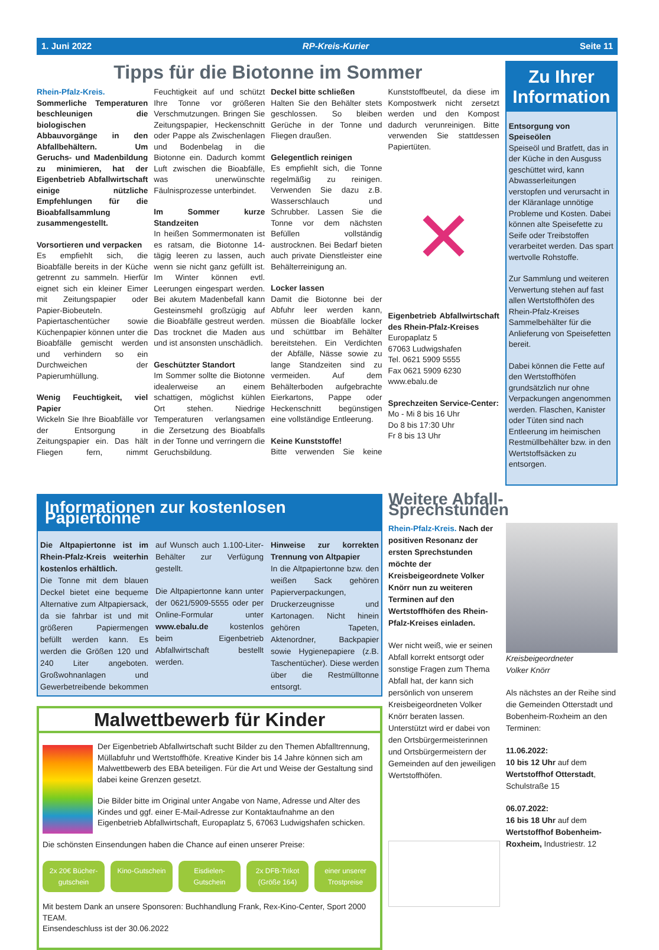1. Juni 2022 RP-Kreis-Kurier Seite 11
Tipps für die Biotonne im Sommer
Rhein-Pfalz-Kreis. Sommerliche Temperaturen beschleunigen die biologischen Abbauvorgänge in den Abfallbehältern. Um Geruchs- und Madenbildung zu minimieren, hat der Eigenbetrieb Abfallwirtschaft einige nützliche Empfehlungen für die Bioabfallsammlung zusammengestellt.
Vorsortieren und verpacken
Es empfiehlt sich, die Bioabfälle bereits in der Küche getrennt zu sammeln. Hierfür eignet sich ein kleiner Eimer mit Zeitungspapier oder Papier-Biobeuteln. Papiertaschentücher sowie Küchenpapier können unter die Bioabfälle gemischt werden und verhindern so ein Durchweichen der Papierumhüllung.
Wenig Feuchtigkeit, viel Papier
Wickeln Sie Ihre Bioabfälle vor der Entsorgung in Zeitungspapier ein. Das hält Fliegen fern, nimmt Feuchtigkeit auf und schützt Ihre Tonne vor größeren Verschmutzungen. Bringen Sie Zeitungspapier, Heckenschnitt oder Pappe als Zwischenlagen und Bodenbelag in die Biotonne ein. Dadurch kommt Luft zwischen die Bioabfälle, was unerwünschte Fäulnisprozesse unterbindet.
Im Sommer kurze Standzeiten
In heißen Sommermonaten ist es ratsam, die Biotonne 14-tägig leeren zu lassen, auch wenn sie nicht ganz gefüllt ist. Im Winter können evtl. Leerungen eingespart werden. Bei akutem Madenbefall kann Gesteinsmehl großzügig auf die Bioabfälle gestreut werden. Das trocknet die Maden aus und ist ansonsten unschädlich.
Geschützter Standort
Im Sommer sollte die Biotonne idealerweise an einem schattigen, möglichst kühlen Ort stehen. Niedrige Temperaturen verlangsamen die Zersetzung des Bioabfalls in der Tonne und verringern die Geruchsbildung.
Deckel bitte schließen
Halten Sie den Behälter stets geschlossen. So bleiben Gerüche in der Tonne und Fliegen draußen.
Gelegentlich reinigen
Es empfiehlt sich, die Tonne regelmäßig zu reinigen. Verwenden Sie dazu z.B. Wasserschlauch und Schrubber. Lassen Sie die Tonne vor dem nächsten Befüllen vollständig austrocknen. Bei Bedarf bieten auch private Dienstleister eine Behälterreinigung an.
Locker lassen
Damit die Biotonne bei der Abfuhr leer werden kann, müssen die Bioabfälle locker und schüttbar im Behälter bereitstehen. Ein Verdichten der Abfälle, Nässe sowie zu lange Standzeiten sind zu vermeiden. Auf dem Behälterboden aufgebrachte Eierkartons, Pappe oder Heckenschnitt begünstigen eine vollständige Entleerung.
Keine Kunststoffe!
Bitte verwenden Sie keine Kunststoffbeutel, da diese im Kompostwerk nicht zersetzt werden und den Kompost dadurch verunreinigen. Bitte verwenden Sie stattdessen Papiertüten.
✕
Eigenbetrieb Abfallwirtschaft des Rhein-Pfalz-Kreises
Europaplatz 5
67063 Ludwigshafen
Tel. 0621 5909 5555
Fax 0621 5909 6230
www.ebalu.de
Sprechzeiten Service-Center:
Mo - Mi 8 bis 16 Uhr
Do 8 bis 17:30 Uhr
Fr 8 bis 13 Uhr
Zu Ihrer Information
Entsorgung von Speiseölen
Speiseöl und Bratfett, das in der Küche in den Ausguss geschüttet wird, kann Abwasserleitungen verstopfen und verursacht in der Kläranlage unnötige Probleme und Kosten. Dabei können alte Speisefette zu Seife oder Treibstoffen verarbeitet werden. Das spart wertvolle Rohstoffe.
Zur Sammlung und weiteren Verwertung stehen auf fast allen Wertstoffhöfen des Rhein-Pfalz-Kreises Sammelbehälter für die Anlieferung von Speisefetten bereit.
Dabei können die Fette auf den Wertstoffhöfen grundsätzlich nur ohne Verpackungen angenommen werden. Flaschen, Kanister oder Tüten sind nach Entleerung im heimischen Restmüllbehälter bzw. in den Wertstoffsäcken zu entsorgen.
Informationen zur kostenlosen Papiertonne
Die Altpapiertonne ist im Rhein-Pfalz-Kreis weiterhin kostenlos erhältlich.
Die Tonne mit dem blauen Deckel bietet eine bequeme Alternative zum Altpapiersack, da sie fahrbar ist und mit größeren Papiermengen befüllt werden kann. Es werden die Größen 120 und 240 Liter angeboten. Großwohnanlagen und Gewerbetreibende bekommen auf Wunsch auch 1.100-Liter-Behälter zur Verfügung gestellt.
Die Altpapiertonne kann unter der 0621/5909-5555 oder per Online-Formular unter www.ebalu.de kostenlos beim Eigenbetrieb Abfallwirtschaft bestellt werden.
Hinweise zur korrekten Trennung von Altpapier
In die Altpapiertonne bzw. den weißen Sack gehören Papierverpackungen, Druckerzeugnisse und Kartonagen. Nicht hinein gehören Tapeten, Aktenordner, Backpapier sowie Hygienepapiere (z.B. Taschentücher). Diese werden über die Restmülltonne entsorgt.
Malwettbewerb für Kinder
Der Eigenbetrieb Abfallwirtschaft sucht Bilder zu den Themen Abfalltrennung, Müllabfuhr und Wertstoffhöfe. Kreative Kinder bis 14 Jahre können sich am Malwettbewerb des EBA beteiligen. Für die Art und Weise der Gestaltung sind dabei keine Grenzen gesetzt.
Die Bilder bitte im Original unter Angabe von Name, Adresse und Alter des Kindes und ggf. einer E-Mail-Adresse zur Kontaktaufnahme an den Eigenbetrieb Abfallwirtschaft, Europaplatz 5, 67063 Ludwigshafen schicken.
Die schönsten Einsendungen haben die Chance auf einen unserer Preise:
2x 20€ Bücher-gutschein Kino-Gutschein Eisdielen-Gutschein 2x DFB-Trikot (Größe 164) einer unserer Trostpreise
Mit bestem Dank an unsere Sponsoren: Buchhandlung Frank, Rex-Kino-Center, Sport 2000 TEAM.
Einsendeschluss ist der 30.06.2022
Weitere Abfall-Sprechstunden
Rhein-Pfalz-Kreis. Nach der positiven Resonanz der ersten Sprechstunden möchte der Kreisbeigeordnete Volker Knörr nun zu weiteren Terminen auf den Wertstoffhöfen des Rhein-Pfalz-Kreises einladen.
Wer nicht weiß, wie er seinen Abfall korrekt entsorgt oder sonstige Fragen zum Thema Abfall hat, der kann sich persönlich von unserem Kreisbeigeordneten Volker Knörr beraten lassen. Unterstützt wird er dabei von den Ortsbürgermeisterinnen und Ortsbürgermeistern der Gemeinden auf den jeweiligen Wertstoffhöfen.
Kreisbeigeordneter
Volker Knörr
Als nächstes an der Reihe sind die Gemeinden Otterstadt und Bobenheim-Roxheim an den Terminen:
11.06.2022:
10 bis 12 Uhr auf dem Wertstoffhof Otterstadt, Schulstraße 15
06.07.2022:
16 bis 18 Uhr auf dem Wertstoffhof Bobenheim-Roxheim, Industriestr. 12